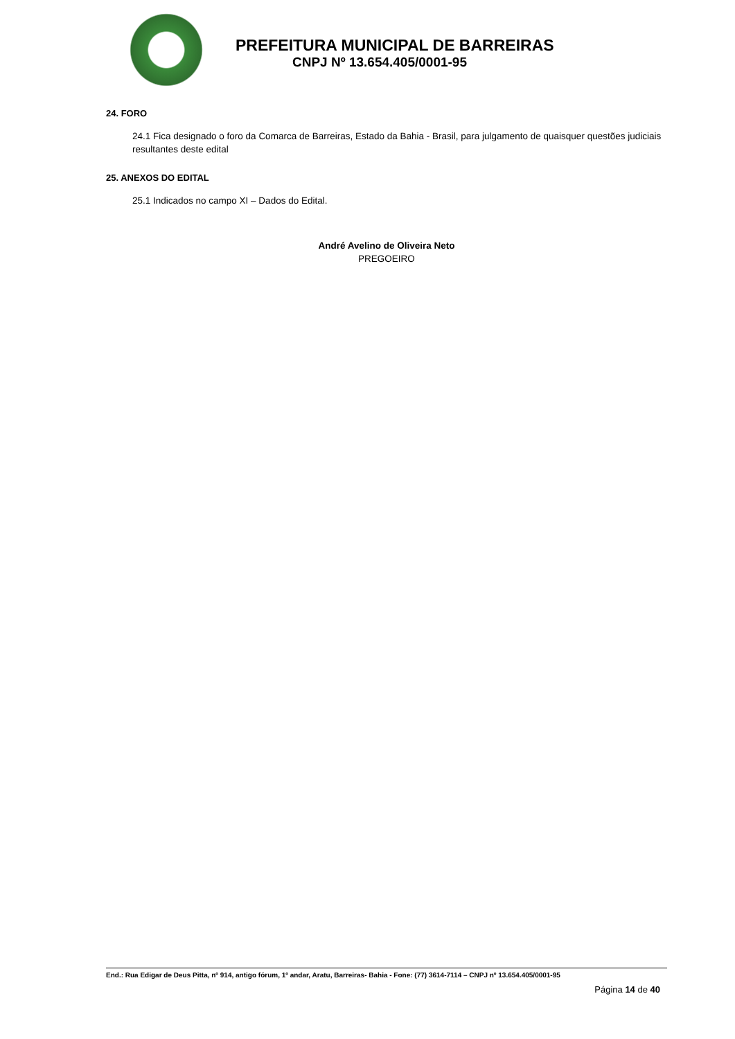PREFEITURA MUNICIPAL DE BARREIRAS
CNPJ Nº 13.654.405/0001-95
24. FORO
24.1 Fica designado o foro da Comarca de Barreiras, Estado da Bahia - Brasil, para julgamento de quaisquer questões judiciais resultantes deste edital
25. ANEXOS DO EDITAL
25.1 Indicados no campo XI – Dados do Edital.
André Avelino de Oliveira Neto
PREGOEIRO
End.: Rua Edigar de Deus Pitta, nº 914, antigo fórum, 1º andar, Aratu, Barreiras- Bahia - Fone: (77) 3614-7114 – CNPJ nº 13.654.405/0001-95
Página 14 de 40